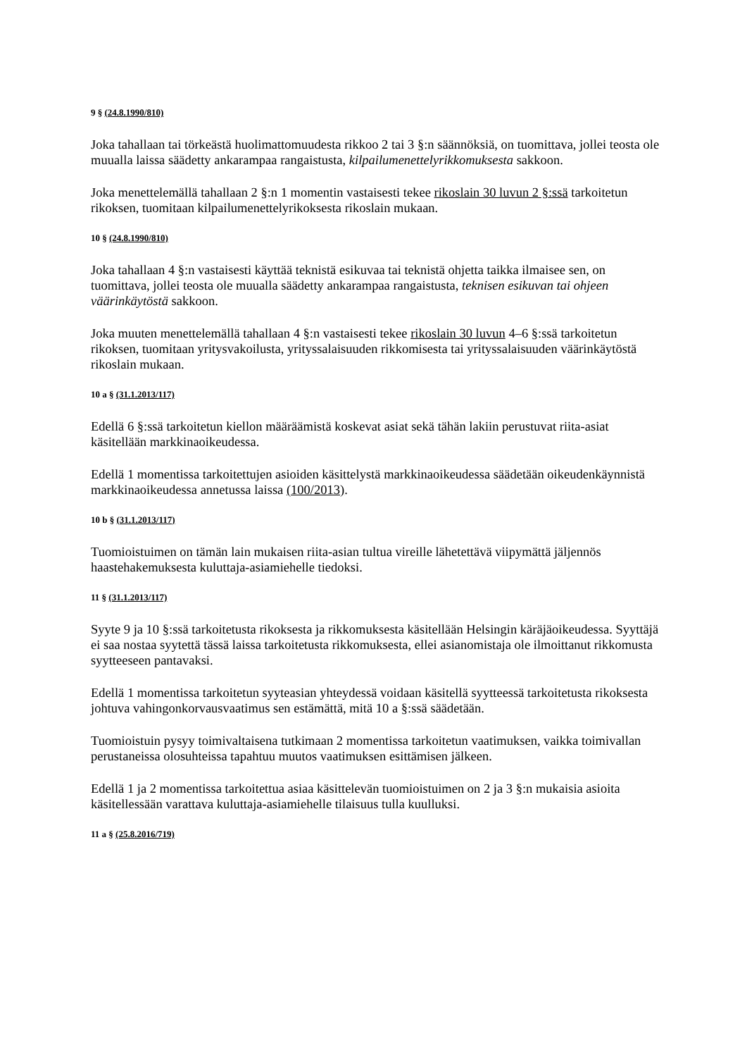9 § (24.8.1990/810)
Joka tahallaan tai törkeästä huolimattomuudesta rikkoo 2 tai 3 §:n säännöksiä, on tuomittava, jollei teosta ole muualla laissa säädetty ankarampaa rangaistusta, kilpailumenettelyrikkomuksesta sakkoon.
Joka menettelemällä tahallaan 2 §:n 1 momentin vastaisesti tekee rikoslain 30 luvun 2 §:ssä tarkoitetun rikoksen, tuomitaan kilpailumenettelyrikoksesta rikoslain mukaan.
10 § (24.8.1990/810)
Joka tahallaan 4 §:n vastaisesti käyttää teknistä esikuvaa tai teknistä ohjetta taikka ilmaisee sen, on tuomittava, jollei teosta ole muualla säädetty ankarampaa rangaistusta, teknisen esikuvan tai ohjeen väärinkäytöstä sakkoon.
Joka muuten menettelemällä tahallaan 4 §:n vastaisesti tekee rikoslain 30 luvun 4–6 §:ssä tarkoitetun rikoksen, tuomitaan yritysvakoilusta, yrityssalaisuuden rikkomisesta tai yrityssalaisuuden väärinkäytöstä rikoslain mukaan.
10 a § (31.1.2013/117)
Edellä 6 §:ssä tarkoitetun kiellon määräämistä koskevat asiat sekä tähän lakiin perustuvat riita-asiat käsitellään markkinaoikeudessa.
Edellä 1 momentissa tarkoitettujen asioiden käsittelystä markkinaoikeudessa säädetään oikeudenkäynnistä markkinaoikeudessa annetussa laissa (100/2013).
10 b § (31.1.2013/117)
Tuomioistuimen on tämän lain mukaisen riita-asian tultua vireille lähetettävä viipymättä jäljennös haastehakemuksesta kuluttaja-asiamiehelle tiedoksi.
11 § (31.1.2013/117)
Syyte 9 ja 10 §:ssä tarkoitetusta rikoksesta ja rikkomuksesta käsitellään Helsingin käräjäoikeudessa. Syyttäjä ei saa nostaa syytettä tässä laissa tarkoitetusta rikkomuksesta, ellei asianomistaja ole ilmoittanut rikkomusta syytteeseen pantavaksi.
Edellä 1 momentissa tarkoitetun syyteasian yhteydessä voidaan käsitellä syytteessä tarkoitetusta rikoksesta johtuva vahingonkorvausvaatimus sen estämättä, mitä 10 a §:ssä säädetään.
Tuomioistuin pysyy toimivaltaisena tutkimaan 2 momentissa tarkoitetun vaatimuksen, vaikka toimivallan perustaneissa olosuhteissa tapahtuu muutos vaatimuksen esittämisen jälkeen.
Edellä 1 ja 2 momentissa tarkoitettua asiaa käsittelevän tuomioistuimen on 2 ja 3 §:n mukaisia asioita käsitellessään varattava kuluttaja-asiamiehelle tilaisuus tulla kuulluksi.
11 a § (25.8.2016/719)